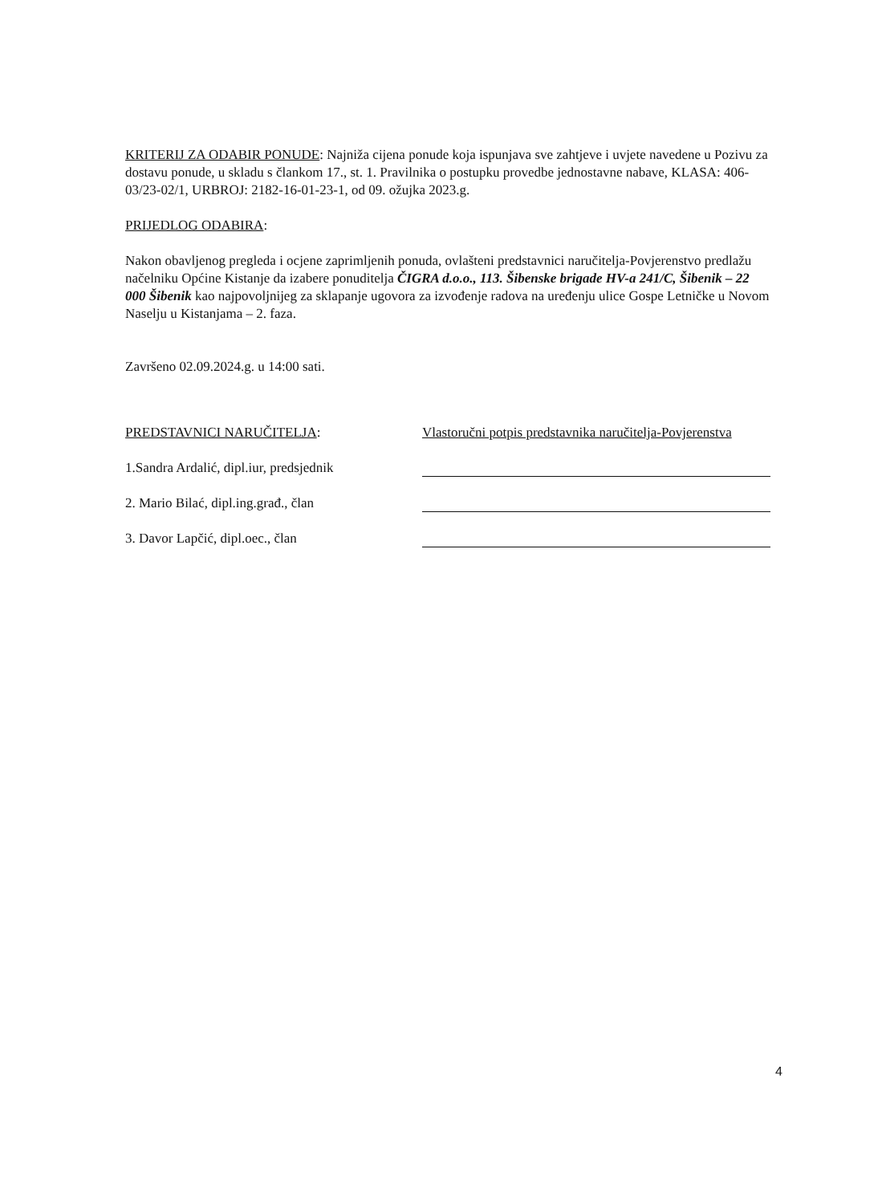KRITERIJ ZA ODABIR PONUDE: Najniža cijena ponude koja ispunjava sve zahtjeve i uvjete navedene u Pozivu za dostavu ponude, u skladu s člankom 17., st. 1. Pravilnika o postupku provedbe jednostavne nabave, KLASA: 406-03/23-02/1, URBROJ: 2182-16-01-23-1, od 09. ožujka 2023.g.
PRIJEDLOG ODABIRA:
Nakon obavljenog pregleda i ocjene zaprimljenih ponuda, ovlašteni predstavnici naručitelja-Povjerenstvo predlažu načelniku Općine Kistanje da izabere ponuditelja ČIGRA d.o.o., 113. Šibenske brigade HV-a 241/C, Šibenik – 22 000 Šibenik kao najpovoljnijeg za sklapanje ugovora za izvođenje radova na uređenju ulice Gospe Letničke u Novom Naselju u Kistanjama – 2. faza.
Završeno 02.09.2024.g. u 14:00 sati.
PREDSTAVNICI NARUČITELJA:
1.Sandra Ardalić, dipl.iur, predsjednik
2. Mario Bilać, dipl.ing.građ., član
3. Davor Lapčić, dipl.oec., član
Vlastoručni potpis predstavnika naručitelja-Povjerenstva
4